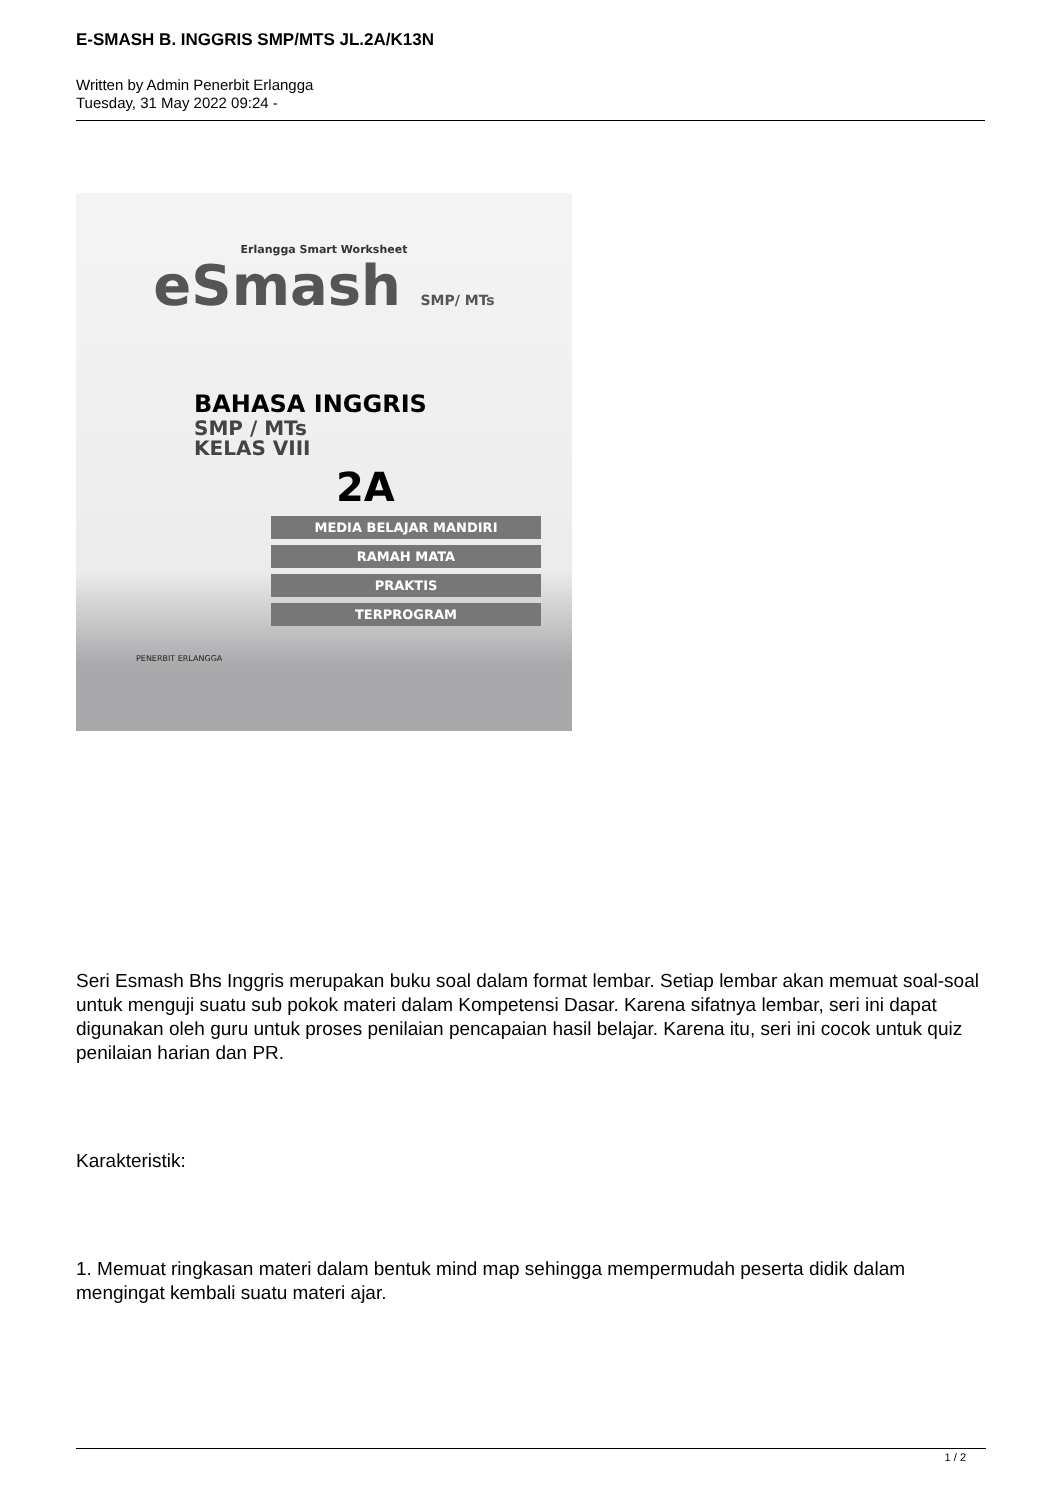E-SMASH B. INGGRIS SMP/MTS JL.2A/K13N
Written by Admin Penerbit Erlangga
Tuesday, 31 May 2022 09:24 -
Erlangga Smart Worksheet
eSmash SMP/ MTs
BAHASA INGGRIS
SMP / MTs
KELAS VIII
2A
MEDIA BELAJAR MANDIRI
RAMAH MATA
PRAKTIS
TERPROGRAM
PENERBIT ERLANGGA
Seri Esmash Bhs Inggris merupakan buku soal dalam format lembar. Setiap lembar akan memuat soal-soal untuk menguji suatu sub pokok materi dalam Kompetensi Dasar. Karena sifatnya lembar, seri ini dapat digunakan oleh guru untuk proses penilaian pencapaian hasil belajar. Karena itu, seri ini cocok untuk quiz penilaian harian dan PR.
Karakteristik:
1. Memuat ringkasan materi dalam bentuk mind map sehingga mempermudah peserta didik dalam mengingat kembali suatu materi ajar.
1 / 2